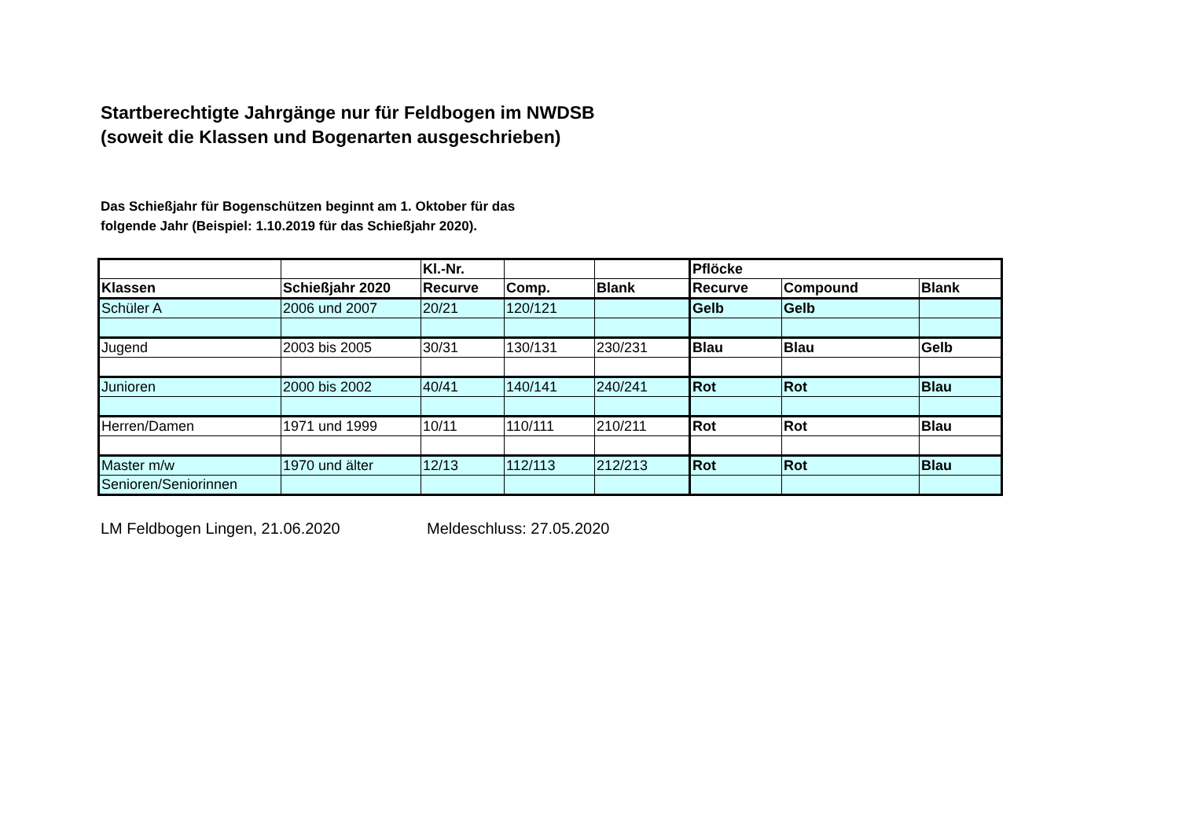Startberechtigte Jahrgänge nur für Feldbogen im NWDSB
(soweit die Klassen und Bogenarten ausgeschrieben)
Das Schießjahr für Bogenschützen beginnt am 1. Oktober für das
folgende Jahr (Beispiel: 1.10.2019 für das Schießjahr 2020).
| | | Kl.-Nr. | | | Pflöcke | | |
| Klassen | Schießjahr 2020 | Recurve | Comp. | Blank | Recurve | Compound | Blank |
| Schüler A | 2006 und 2007 | 20/21 | 120/121 | | Gelb | Gelb | |
| Jugend | 2003 bis 2005 | 30/31 | 130/131 | 230/231 | Blau | Blau | Gelb |
| Junioren | 2000 bis 2002 | 40/41 | 140/141 | 240/241 | Rot | Rot | Blau |
| Herren/Damen | 1971 und 1999 | 10/11 | 110/111 | 210/211 | Rot | Rot | Blau |
| Master m/w | 1970 und älter | 12/13 | 112/113 | 212/213 | Rot | Rot | Blau |
| Senioren/Seniorinnen | | | | | | | |
LM Feldbogen Lingen, 21.06.2020 Meldeschluss: 27.05.2020